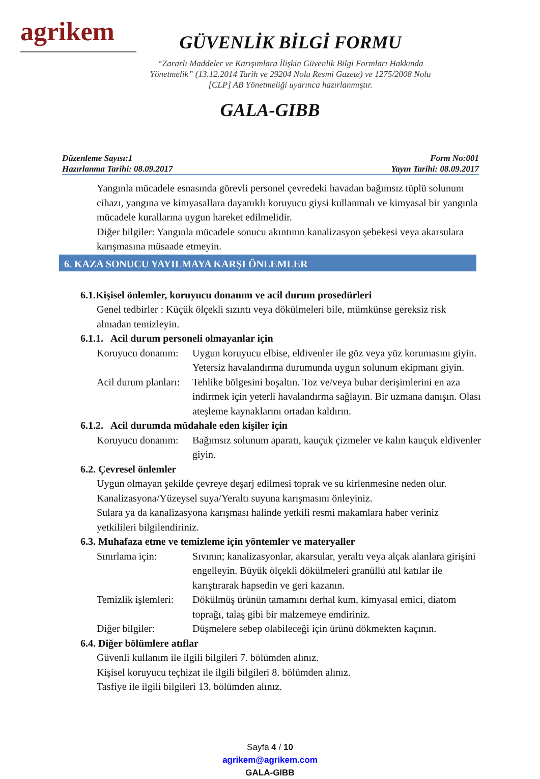agrikem
GÜVENLİK BİLGİ FORMU
“Zararlı Maddeler ve Karışımlara İlişkin Güvenlik Bilgi Formları Hakkında
Yönetmelik” (13.12.2014 Tarih ve 29204 Nolu Resmi Gazete) ve 1275/2008 Nolu
[CLP] AB Yönetmeliği uyarınca hazırlanmıştır.
GALA-GIBB
Düzenleme Sayısı:1
Hazırlanma Tarihi: 08.09.2017
Form No:001
Yayın Tarihi: 08.09.2017
Yangınla mücadele esnasında görevli personel çevredeki havadan bağımsız tüplü solunum cihazı, yangına ve kimyasallara dayanıklı koruyucu giysi kullanmalı ve kimyasal bir yangınla mücadele kurallarına uygun hareket edilmelidir.
Diğer bilgiler: Yangınla mücadele sonucu akıntının kanalizasyon şebekesi veya akarsulara karışmasına müsaade etmeyin.
6. KAZA SONUCU YAYILMAYA KARŞI ÖNLEMLER
6.1.Kişisel önlemler, koruyucu donanım ve acil durum prosedürleri
Genel tedbirler : Küçük ölçekli sızıntı veya dökülmeleri bile, mümkünse gereksiz risk almadan temizleyin.
6.1.1. Acil durum personeli olmayanlar için
Koruyucu donanım:
Uygun koruyucu elbise, eldivenler ile göz veya yüz korumasını giyin. Yetersiz havalandırma durumunda uygun solunum ekipmanı giyin.
Acil durum planları:
Tehlike bölgesini boşaltın. Toz ve/veya buhar derişimlerini en aza indirmek için yeterli havalandırma sağlayın. Bir uzmana danışın. Olası ateşleme kaynaklarını ortadan kaldırın.
6.1.2. Acil durumda müdahale eden kişiler için
Koruyucu donanım:
Bağımsız solunum aparatı, kauçuk çizmeler ve kalın kauçuk eldivenler giyin.
6.2. Çevresel önlemler
Uygun olmayan şekilde çevreye deşarj edilmesi toprak ve su kirlenmesine neden olur.
Kanalizasyona/Yüzeysel suya/Yeraltı suyuna karışmasını önleyiniz.
Sulara ya da kanalizasyona karışması halinde yetkili resmi makamlara haber veriniz yetkilileri bilgilendiriniz.
6.3. Muhafaza etme ve temizleme için yöntemler ve materyaller
Sınırlama için: Sıvının; kanalizasyonlar, akarsular, yeraltı veya alçak alanlara girişini engelleyin. Büyük ölçekli dökülmeleri granüllü atıl katılar ile karıştırarak hapsedin ve geri kazanın.
Temizlik işlemleri:
Dökülmüş ürünün tamamını derhal kum, kimyasal emici, diatom toprağı, talaş gibi bir malzemeye emdiriniz.
Diğer bilgiler: Düşmelere sebep olabileceği için ürünü dökmekten kaçının.
6.4. Diğer bölümlere atıflar
Güvenli kullanım ile ilgili bilgileri 7. bölümden alınız.
Kişisel koruyucu teçhizat ile ilgili bilgileri 8. bölümden alınız.
Tasfiye ile ilgili bilgileri 13. bölümden alınız.
Sayfa 4 / 10
agrikem@agrikem.com
GALA-GIBB